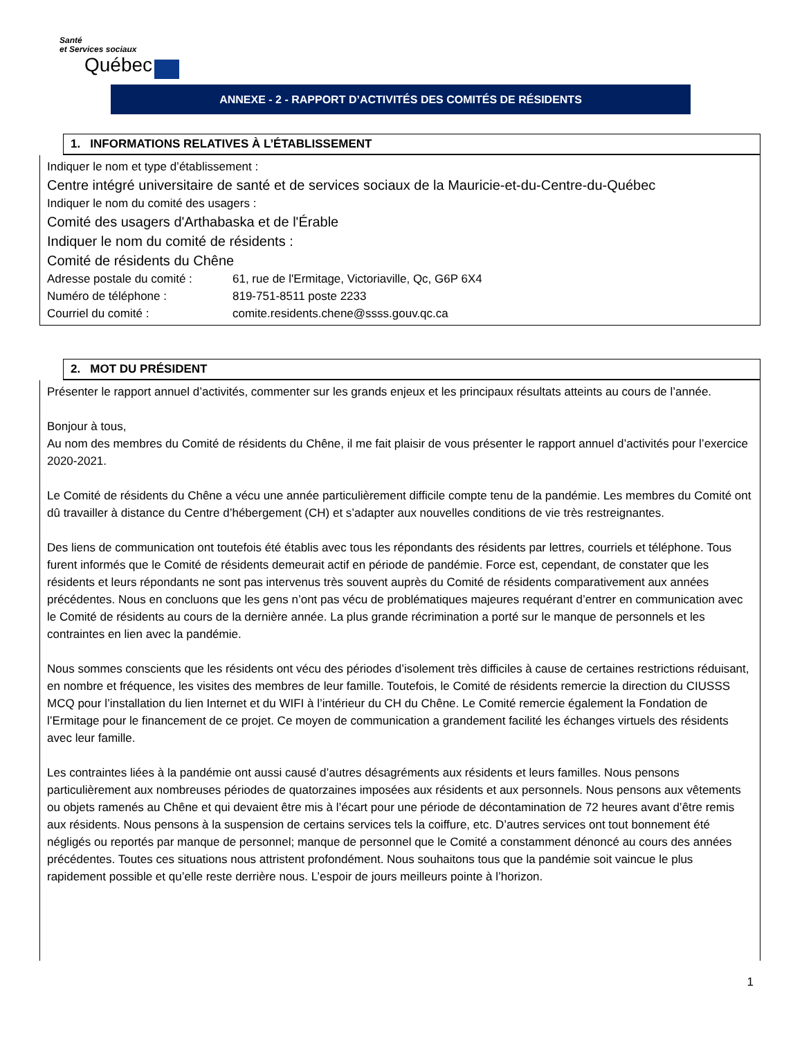Santé
et Services sociaux
Québec
ANNEXE - 2 - RAPPORT D’ACTIVITÉS DES COMITÉS DE RÉSIDENTS
1. INFORMATIONS RELATIVES À L’ÉTABLISSEMENT
Indiquer le nom et type d’établissement :
Centre intégré universitaire de santé et de services sociaux de la Mauricie-et-du-Centre-du-Québec
Indiquer le nom du comité des usagers :
Comité des usagers d'Arthabaska et de l'Érable
Indiquer le nom du comité de résidents :
Comité de résidents du Chêne
Adresse postale du comité : 61, rue de l'Ermitage, Victoriaville, Qc, G6P 6X4
Numéro de téléphone : 819-751-8511 poste 2233
Courriel du comité : comite.residents.chene@ssss.gouv.qc.ca
2. MOT DU PRÉSIDENT
Présenter le rapport annuel d’activités, commenter sur les grands enjeux et les principaux résultats atteints au cours de l’année.
Bonjour à tous,
Au nom des membres du Comité de résidents du Chêne, il me fait plaisir de vous présenter le rapport annuel d’activités pour l’exercice 2020-2021.
Le Comité de résidents du Chêne a vécu une année particulièrement difficile compte tenu de la pandémie. Les membres du Comité ont dû travailler à distance du Centre d’hébergement (CH) et s’adapter aux nouvelles conditions de vie très restreignantes.
Des liens de communication ont toutefois été établis avec tous les répondants des résidents par lettres, courriels et téléphone. Tous furent informés que le Comité de résidents demeurait actif en période de pandémie. Force est, cependant, de constater que les résidents et leurs répondants ne sont pas intervenus très souvent auprès du Comité de résidents comparativement aux années précédentes. Nous en concluons que les gens n’ont pas vécu de problématiques majeures requérant d’entrer en communication avec le Comité de résidents au cours de la dernière année. La plus grande récrimination a porté sur le manque de personnels et les contraintes en lien avec la pandémie.
Nous sommes conscients que les résidents ont vécu des périodes d’isolement très difficiles à cause de certaines restrictions réduisant, en nombre et fréquence, les visites des membres de leur famille. Toutefois, le Comité de résidents remercie la direction du CIUSSS MCQ pour l’installation du lien Internet et du WIFI à l’intérieur du CH du Chêne. Le Comité remercie également la Fondation de l’Ermitage pour le financement de ce projet. Ce moyen de communication a grandement facilité les échanges virtuels des résidents avec leur famille.
Les contraintes liées à la pandémie ont aussi causé d’autres désagréments aux résidents et leurs familles. Nous pensons particulièrement aux nombreuses périodes de quatorzaines imposées aux résidents et aux personnels. Nous pensons aux vêtements ou objets ramenés au Chêne et qui devaient être mis à l’écart pour une période de décontamination de 72 heures avant d’être remis aux résidents. Nous pensons à la suspension de certains services tels la coiffure, etc. D’autres services ont tout bonnement été négligés ou reportés par manque de personnel; manque de personnel que le Comité a constamment dénoncé au cours des années précédentes. Toutes ces situations nous attristent profondément. Nous souhaitons tous que la pandémie soit vaincue le plus rapidement possible et qu’elle reste derrière nous. L’espoir de jours meilleurs pointe à l’horizon.
1